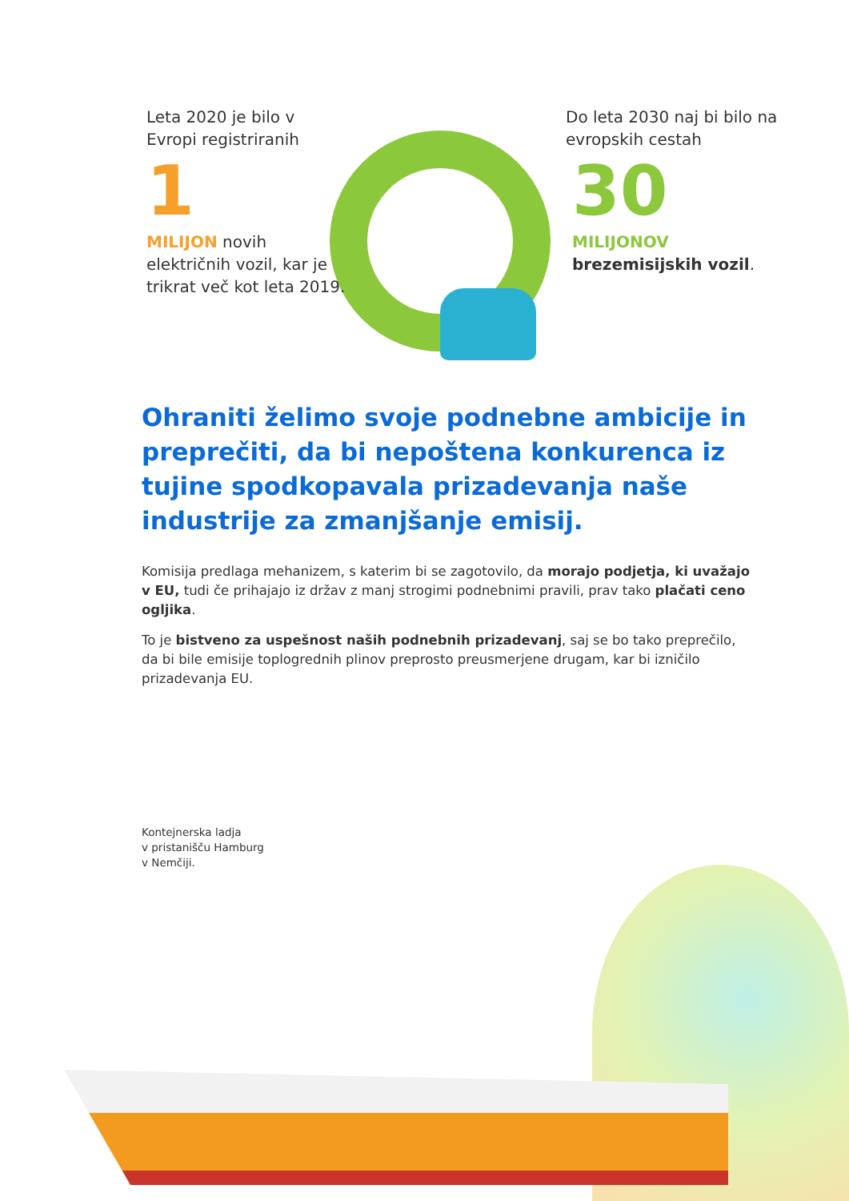Leta 2020 je bilo v Evropi registriranih
1
MILIJON novih električnih vozil, kar je trikrat več kot leta 2019.
Do leta 2030 naj bi bilo na evropskih cestah
30
MILIJONOV
brezemisijskih vozil.
Ohraniti želimo svoje podnebne ambicije in preprečiti, da bi nepoštena konkurenca iz tujine spodkopavala prizadevanja naše industrije za zmanjšanje emisij.
Komisija predlaga mehanizem, s katerim bi se zagotovilo, da morajo podjetja, ki uvažajo v EU, tudi če prihajajo iz držav z manj strogimi podnebnimi pravili, prav tako plačati ceno ogljika.
To je bistveno za uspešnost naših podnebnih prizadevanj, saj se bo tako preprečilo, da bi bile emisije toplogrednih plinov preprosto preusmerjene drugam, kar bi izničilo prizadevanja EU.
Kontejnerska ladja
v pristanišču Hamburg
v Nemčiji.